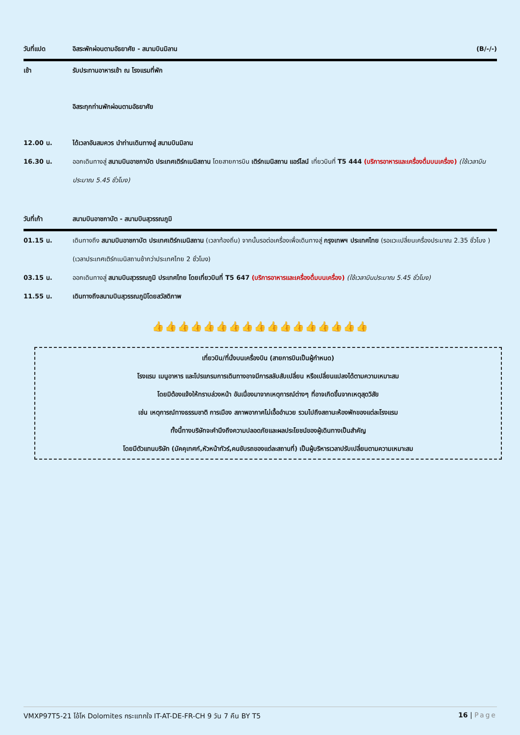วันที่แปด อิสระพักผ่อนตามอัธยาศัย - สนามบินมิลาน (B/-/-)
เช้า รับประทานอาหารเช้า ณ โรงแรมที่พัก
อิสระทุกท่านพักผ่อนตามอัธยาศัย
12.00 น. ได้เวลาอันสมควร นำท่านเดินทางสู่ สนามบินมิลาน
16.30 น. ออกเดินทางสู่ สนามบินอาชกาบัต ประเทศเติร์กเมนิสถาน โดยสายการบิน เติร์กเมนิสถาน แอร์ไลน์ เที่ยวบินที่ T5 444 (บริการอาหารและเครื่องดื่มบนเครื่อง) (ใช้เวลาบินประมาณ 5.45 ชั่วโมง)
วันที่เก้า สนามบินอาชกาบัต - สนามบินสุวรรณภูมิ
01.15 น. เดินทางถึง สนามบินอาชกาบัต ประเทศเติร์กเมนิสถาน (เวลาท้องถิ่น) จากนั้นรอต่อเครื่องเพื่อเดินทางสู่ กรุงเทพฯ ประเทศไทย (รอแวะเปลี่ยนเครื่องประมาณ 2.35 ชั่วโมง ) (เวลาประเทศเติร์กเมนิสถานช้ากว่าประเทศไทย 2 ชั่วโมง)
03.15 น. ออกเดินทางสู่ สนามบินสุวรรณภูมิ ประเทศไทย โดยเที่ยวบินที่ T5 647 (บริการอาหารและเครื่องดื่มบนเครื่อง) (ใช้เวลาบินประมาณ 5.45 ชั่วโมง)
11.55 น. เดินทางถึงสนามบินสุวรรณภูมิโดยสวัสดิภาพ
👍👍👍👍👍👍👍👍👍👍👍👍👍👍👍👍👍
เที่ยวบิน/ที่นั่งบนเครื่องบิน (สายการบินเป็นผู้กำหนด)
โรงแรม เมนูอาหาร และโปรแกรมการเดินทางอาจมีการสลับสับเปลี่ยน หรือเปลี่ยนแปลงได้ตามความเหมาะสม
โดยมิต้องแจ้งให้ทราบล่วงหน้า อันเนื่องมาจากเหตุการณ์ต่างๆ ที่อาจเกิดขึ้นจากเหตุสุดวิสัย
เช่น เหตุการณ์ทางธรรมชาติ การเมือง สภาพอากาศไม่เอื้ออำนวย รวมไปถึงสถานะห้องพักของแต่ละโรงแรม
ทั้งนี้ทางบริษัทจะคำนึงถึงความปลอดภัยและผลประโยชน์ของผู้เดินทางเป็นสำคัญ
โดยมีตัวแทนบริษัท (มัคคุเทศก์,หัวหน้าทัวร์,คนขับรถของแต่ละสถานที่) เป็นผู้บริหารเวลาปรับเปลี่ยนตามความเหมาะสม
VMXP97T5-21 โอ้โห Dolomites กระแทกใจ IT-AT-DE-FR-CH 9 วัน 7 คืน BY T5 16 | Page